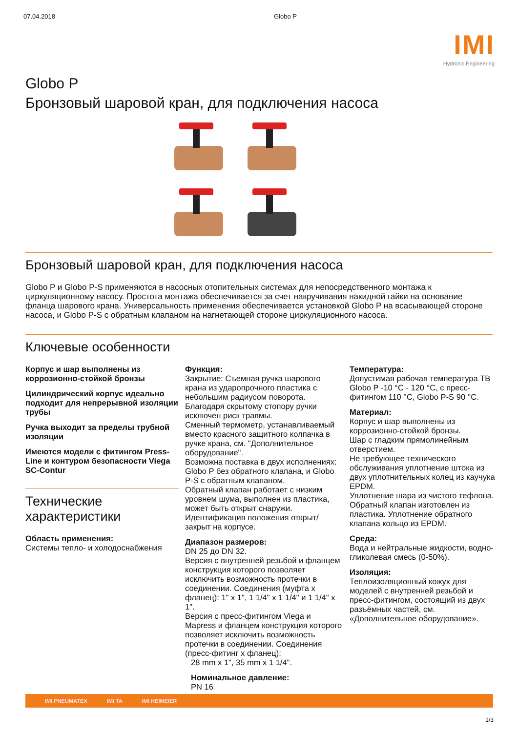07.04.2018 Globo P
IMI
Hydronic Engineering
Globo P
Бронзовый шаровой кран, для подключения насоса
Бронзовый шаровой кран, для подключения насоса
Globo P и Globo P-S применяются в насосных отопительных системах для непосредственного монтажа к циркуляционному насосу. Простота монтажа обеспечивается за счет накручивания накидной гайки на основание фланца шарового крана. Универсальность применения обеспечивается установкой Globo P на всасывающей стороне насоса, и Globo P-S с обратным клапаном на нагнетающей стороне циркуляционного насоса.
Ключевые особенности
Корпус и шар выполнены из коррозионно-стойкой бронзы
Цилиндрический корпус идеально подходит для непрерывной изоляции трубы
Ручка выходит за пределы трубной изоляции
Имеются модели с фитингом Press-Line и контуром безопасности Viega SC-Contur
Технические характеристики
Область применения:
Системы тепло- и холодоснабжения
Функция:
Закрытие: Съемная ручка шарового крана из ударопрочного пластика с небольшим радиусом поворота. Благодаря скрытому стопору ручки исключен риск травмы.
Сменный термометр, устанавливаемый вместо красного защитного колпачка в ручке крана, см. "Дополнительное оборудование".
Возможна поставка в двух исполнениях: Globo P без обратного клапана, и Globo P-S с обратным клапаном.
Обратный клапан работает с низким уровнем шума, выполнен из пластика, может быть открыт снаружи.
Идентификация положения открыт/закрыт на корпусе.
Диапазон размеров:
DN 25 до DN 32.
Версия с внутренней резьбой и фланцем конструкция которого позволяет исключить возможность протечки в соединении. Соединения (муфта x фланец): 1" x 1", 1 1/4" x 1 1/4" и 1 1/4" x 1".
Версия с пресс-фитингом Viega и Mapress и фланцем конструкция которого позволяет исключить возможность протечки в соединении. Соединения (пресс-фитинг x фланец):
28 mm x 1", 35 mm x 1 1/4".
Номинальное давление:
PN 16
Температура:
Допустимая рабочая температура ТВ Globo P -10 °C - 120 °C, с пресс-фитингом 110 °C, Globo P-S 90 °C.
Материал:
Корпус и шар выполнены из коррозионно-стойкой бронзы.
Шар с гладким прямолинейным отверстием.
Не требующее технического обслуживания уплотнение штока из двух уплотнительных колец из каучука EPDM.
Уплотнение шара из чистого тефлона. Обратный клапан изготовлен из пластика. Уплотнение обратного клапана кольцо из EPDM.
Среда:
Вода и нейтральные жидкости, водно-гликолевая смесь (0-50%).
Изоляция:
Теплоизоляционный кожух для моделей с внутренней резьбой и пресс-фитингом, состоящий из двух разъёмных частей, см. «Дополнительное оборудование».
IMI PNEUMATEX IMI TA IMI HEIMEIER
1/3